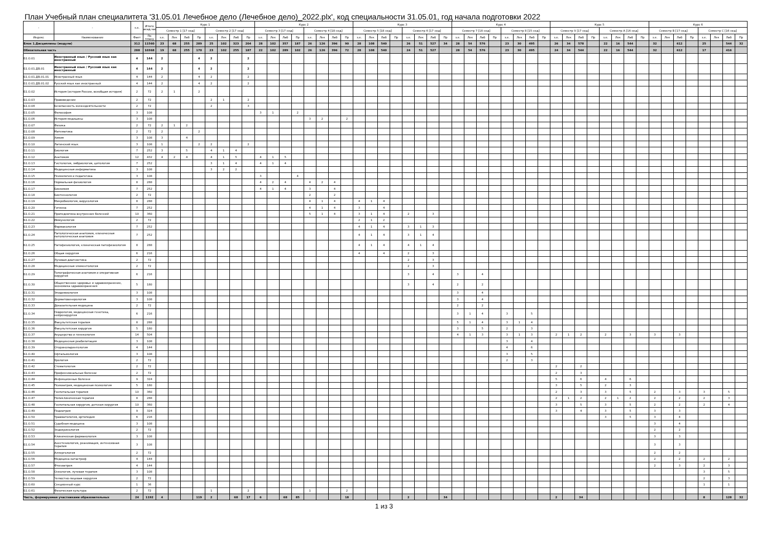План Учебный план специалитета '31.05.01 Лечебное дело (Лечебное дело)_2022.plx', код специальности 31.05.01, год начала подготовки 2022
| - | - | з.е. | Итого акад.час | Курс 1 | | | | | | | | Курс 2 | | | | | | | | Курс 3 | | | | | | | | Курс 4 | | | | | | | | Курс 5 | | | | | | | | Курс 6 | | | | | | | |
| --- | --- | --- | --- | --- | --- | --- | --- | --- | --- | --- | --- | --- | --- | --- | --- | --- | --- | --- | --- | --- | --- | --- | --- | --- | --- | --- | --- | --- | --- | --- | --- | --- | --- | --- | --- | --- | --- | --- | --- | --- | --- | --- | --- | --- | --- | --- | --- | --- | --- | --- | --- |
| | | | | Семестр 1 [17 нед] | | | | Семестр 2 [17 нед] | | | | Семестр 3 [17 нед] | | | | Семестр 4 [18 нед] | | | | Семестр 5 [18 нед] | | | | Семестр 6 [17 нед] | | | | Семестр 7 [18 нед] | | | | Семестр 8 [15 нед] | | | | Семестр 9 [17 нед] | | | | Семестр A [16 нед] | | | | Семестр B [17 нед] | | | | Семестр C [16 нед] | | | |
| Индекс | Наименование | Факт | По плану | з.е. | Лек | Лаб | Пр | з.е. | Лек | Лаб | Пр | з.е. | Лек | Лаб | Пр | з.е. | Лек | Лаб | Пр | з.е. | Лек | Лаб | Пр | з.е. | Лек | Лаб | Пр | з.е. | Лек | Лаб | Пр | з.е. | Лек | Лаб | Пр | з.е. | Лек | Лаб | Пр | з.е. | Лек | Лаб | Пр | з.е. | Лек | Лаб | Пр | з.е. | Лек | Лаб | Пр |
| Блок 1.Дисциплины (модули) | | 312 | 11560 | 23 | 68 | 255 | 289 | 25 | 102 | 323 | 204 | 28 | 102 | 357 | 187 | 26 | 126 | 396 | 90 | 28 | 108 | 540 | | 26 | 51 | 527 | 34 | 28 | 54 | 576 | | 23 | 30 | 495 | | 26 | 34 | 578 | | 22 | 16 | 544 | | 32 | | 612 | | 25 | | 544 | 32 |
| Обязательная часть | | 288 | 10368 | 19 | 68 | 255 | 170 | 23 | 102 | 255 | 187 | 22 | 102 | 289 | 102 | 26 | 126 | 396 | 72 | 28 | 108 | 540 | | 24 | 51 | 527 | | 28 | 54 | 576 | | 23 | 30 | 495 | | 24 | 34 | 544 | | 22 | 16 | 544 | | 32 | | 612 | | 17 | | 416 | |
| Б1.О.01 | Иностранный язык / Русский язык как иностранный | 4 | 144 | 2 | | | 4 | 2 | | | 2 | | | | | | | | | | | | | | | | | | | | | | | | | | | | | | | | | | | | | | | | |
| Б1.О.01.ДВ.01 | Иностранный язык / Русский язык как иностранный | 4 | 144 | 2 | | | 4 | 2 | | | 2 | | | | | | | | | | | | | | | | | | | | | | | | | | | | | | | | | | | | | | | | |
| Б1.О.01.ДВ.01.01 | Иностранный язык | 4 | 144 | 2 | | | 4 | 2 | | | 2 | | | | | | | | | | | | | | | | | | | | | | | | | | | | | | | | | | | | | | | | |
| Б1.О.01.ДВ.01.02 | Русский язык как иностранный | 4 | 144 | 2 | | | 4 | 2 | | | 2 | | | | | | | | | | | | | | | | | | | | | | | | | | | | | | | | | | | | | | | | |
| Б1.О.02 | История (история России, всеобщая история) | 2 | 72 | 2 | 1 | | 2 | | | | | | | | | | | | | | | | | | | | | | | | | | | | | | | | | | | | | | | | | | | | |
| Б1.О.03 | Правоведение | 2 | 72 | | | | | 2 | 1 | | 2 | | | | | | | | | | | | | | | | | | | | | | | | | | | | | | | | | | | | | | | | |
| Б1.О.04 | Безопасность жизнедеятельности | 2 | 72 | | | | | 2 | | | 3 | | | | | | | | | | | | | | | | | | | | | | | | | | | | | | | | | | | | | | | | |
| Б1.О.05 | Философия | 3 | 108 | | | | | | | | | 3 | 1 | | 2 | | | | | | | | | | | | | | | | | | | | | | | | | | | | | | | | | | | | |
| Б1.О.06 | История медицины | 3 | 108 | | | | | | | | | | | | | 3 | 2 | | 2 | | | | | | | | | | | | | | | | | | | | | | | | | | | | | | | | |
| Б1.О.07 | Физика | 2 | 72 | 2 | 1 | 2 | | | | | | | | | | | | | | | | | | | | | | | | | | | | | | | | | | | | | | | | | | | | | |
| Б1.О.08 | Математика | 2 | 72 | 2 | | | 2 | | | | | | | | | | | | | | | | | | | | | | | | | | | | | | | | | | | | | | | | | | | | |
| Б1.О.09 | Химия | 3 | 108 | 3 | | 4 | | | | | | | | | | | | | | | | | | | | | | | | | | | | | | | | | | | | | | | | | | | | | |
| Б1.О.10 | Латинский язык | 3 | 108 | 1 | | | 2 | 2 | | | 2 | | | | | | | | | | | | | | | | | | | | | | | | | | | | | | | | | | | | | | | | |
| Б1.О.11 | Биология | 7 | 252 | 3 | | 5 | | 4 | 1 | 4 | | | | | | | | | | | | | | | | | | | | | | | | | | | | | | | | | | | | | | | | | |
| Б1.О.12 | Анатомия | 12 | 432 | 4 | 2 | 4 | | 4 | 1 | 5 | | 4 | 1 | 5 | | | | | | | | | | | | | | | | | | | | | | | | | | | | | | | | | | | | | |
| Б1.О.13 | Гистология, эмбриология, цитология | 7 | 252 | | | | | 3 | 1 | 4 | | 4 | 1 | 4 | | | | | | | | | | | | | | | | | | | | | | | | | | | | | | | | | | | | | |
| Б1.О.14 | Медицинская информатика | 3 | 108 | | | | | 3 | 2 | 2 | | | | | | | | | | | | | | | | | | | | | | | | | | | | | | | | | | | | | | | | | |
| Б1.О.15 | Психология и педагогика | 3 | 108 | | | | | | | | | 3 | | | 4 | | | | | | | | | | | | | | | | | | | | | | | | | | | | | | | | | | | | |
| Б1.О.16 | Нормальная физиология | 8 | 288 | | | | | | | | | 4 | 2 | 4 | | 4 | 2 | 4 | | | | | | | | | | | | | | | | | | | | | | | | | | | | | | | | | |
| Б1.О.17 | Биохимия | 7 | 252 | | | | | | | | | 4 | 1 | 4 | | 3 | | 4 | | | | | | | | | | | | | | | | | | | | | | | | | | | | | | | | | |
| Б1.О.18 | Биотехнология | 2 | 72 | | | | | | | | | | | | | 2 | | 2 | | | | | | | | | | | | | | | | | | | | | | | | | | | | | | | | | |
| Б1.О.19 | Микробиология, вирусология | 8 | 288 | | | | | | | | | | | | | 4 | 1 | 4 | | 4 | 1 | 4 | | | | | | | | | | | | | | | | | | | | | | | | | | | | | |
| Б1.О.20 | Гигиена | 7 | 252 | | | | | | | | | | | | | 4 | 1 | 4 | | 3 | | 4 | | | | | | | | | | | | | | | | | | | | | | | | | | | | | |
| Б1.О.21 | Пропедевтика внутренних болезней | 10 | 360 | | | | | | | | | | | | | 5 | 1 | 4 | | 3 | 1 | 4 | | 2 | | 3 | | | | | | | | | | | | | | | | | | | | | | | | | |
| Б1.О.22 | Иммунология | 2 | 72 | | | | | | | | | | | | | | | | | 2 | 1 | 2 | | | | | | | | | | | | | | | | | | | | | | | | | | | | | |
| Б1.О.23 | Фармакология | 7 | 252 | | | | | | | | | | | | | | | | | 4 | 1 | 4 | | 3 | 1 | 3 | | | | | | | | | | | | | | | | | | | | | | | | | |
| Б1.О.24 | Патологическая анатомия, клиническая патологическая анатомия | 7 | 252 | | | | | | | | | | | | | | | | | 4 | 1 | 4 | | 3 | 1 | 4 | | | | | | | | | | | | | | | | | | | | | | | | | |
| Б1.О.25 | Патофизиология, клиническая патофизиология | 8 | 288 | | | | | | | | | | | | | | | | | 4 | 1 | 4 | | 4 | 1 | 4 | | | | | | | | | | | | | | | | | | | | | | | | | |
| Б1.О.26 | Общая хирургия | 6 | 216 | | | | | | | | | | | | | | | | | 4 | | 4 | | 2 | | 3 | | | | | | | | | | | | | | | | | | | | | | | | | |
| Б1.О.27 | Лучевая диагностика | 2 | 72 | | | | | | | | | | | | | | | | | | | | | 2 | | 3 | | | | | | | | | | | | | | | | | | | | | | | | | |
| Б1.О.28 | Медицинская элементология | 2 | 72 | | | | | | | | | | | | | | | | | | | | | 2 | | 3 | | | | | | | | | | | | | | | | | | | | | | | | | |
| Б1.О.29 | Топографическая анатомия и оперативная хирургия | 6 | 216 | | | | | | | | | | | | | | | | | | | | | 3 | | 4 | | 3 | | 4 | | | | | | | | | | | | | | | | | | | | | |
| Б1.О.30 | Общественное здоровье и здравоохранение, экономика здравоохранения | 5 | 180 | | | | | | | | | | | | | | | | | | | | | 3 | | 4 | | 2 | | 2 | | | | | | | | | | | | | | | | | | | | | |
| Б1.О.31 | Эпидемиология | 3 | 108 | | | | | | | | | | | | | | | | | | | | | | | | | 3 | | 4 | | | | | | | | | | | | | | | | | | | | | |
| Б1.О.32 | Дерматовенерология | 3 | 108 | | | | | | | | | | | | | | | | | | | | | | | | | 3 | | 4 | | | | | | | | | | | | | | | | | | | | | |
| Б1.О.33 | Доказательная медицина | 2 | 72 | | | | | | | | | | | | | | | | | | | | | | | | | 2 | | 2 | | | | | | | | | | | | | | | | | | | | | |
| Б1.О.34 | Неврология, медицинская генетика, нейрохирургия | 6 | 216 | | | | | | | | | | | | | | | | | | | | | | | | | 3 | 1 | 4 | | 3 | | 5 | | | | | | | | | | | | | | | | | |
| Б1.О.35 | Факультетская терапия | 8 | 288 | | | | | | | | | | | | | | | | | | | | | | | | | 5 | 1 | 4 | | 3 | 1 | 4 | | | | | | | | | | | | | | | | | |
| Б1.О.36 | Факультетская хирургия | 5 | 180 | | | | | | | | | | | | | | | | | | | | | | | | | 3 | | 5 | | 2 | | 3 | | | | | | | | | | | | | | | | | |
| Б1.О.37 | Акушерство и гинекология | 14 | 504 | | | | | | | | | | | | | | | | | | | | | | | | | 4 | 1 | 3 | | 3 | 1 | 3 | | 2 | 1 | 2 | | 2 | | 3 | | 3 | | 3 | | | | | |
| Б1.О.38 | Медицинская реабилитация | 3 | 108 | | | | | | | | | | | | | | | | | | | | | | | | | | | | | 3 | | 4 | | | | | | | | | | | | | | | | | |
| Б1.О.39 | Оториноларингология | 4 | 144 | | | | | | | | | | | | | | | | | | | | | | | | | | | | | 4 | | 6 | | | | | | | | | | | | | | | | | |
| Б1.О.40 | Офтальмология | 3 | 108 | | | | | | | | | | | | | | | | | | | | | | | | | | | | | 3 | | 5 | | | | | | | | | | | | | | | | | |
| Б1.О.41 | Урология | 2 | 72 | | | | | | | | | | | | | | | | | | | | | | | | | | | | | 2 | | 3 | | | | | | | | | | | | | | | | | |
| Б1.О.42 | Стоматология | 2 | 72 | | | | | | | | | | | | | | | | | | | | | | | | | | | | | | | | | 2 | | 2 | | | | | | | | | | | | | |
| Б1.О.43 | Профессиональные болезни | 2 | 72 | | | | | | | | | | | | | | | | | | | | | | | | | | | | | | | | | 2 | | 3 | | | | | | | | | | | | | |
| Б1.О.44 | Инфекционные болезни | 9 | 324 | | | | | | | | | | | | | | | | | | | | | | | | | | | | | | | | | 5 | | 6 | | 4 | | 6 | | | | | | | | | |
| Б1.О.45 | Психиатрия, медицинская психология | 5 | 180 | | | | | | | | | | | | | | | | | | | | | | | | | | | | | | | | | 3 | | 5 | | 2 | | 3 | | | | | | | | | |
| Б1.О.46 | Госпитальная терапия | 10 | 360 | | | | | | | | | | | | | | | | | | | | | | | | | | | | | | | | | 2 | | 3 | | 3 | | 5 | | 2 | | 3 | | 3 | | 5 | |
| Б1.О.47 | Поликлиническая терапия | 8 | 288 | | | | | | | | | | | | | | | | | | | | | | | | | | | | | | | | | 2 | 1 | 2 | | 2 | 1 | 2 | | 2 | | 2 | | 2 | | 3 | |
| Б1.О.48 | Госпитальная хирургия, детская хирургия | 10 | 360 | | | | | | | | | | | | | | | | | | | | | | | | | | | | | | | | | 3 | | 5 | | 3 | | 5 | | 2 | | 2 | | 2 | | 4 | |
| Б1.О.49 | Педиатрия | 9 | 324 | | | | | | | | | | | | | | | | | | | | | | | | | | | | | | | | | 3 | | 4 | | 3 | | 5 | | 3 | | 3 | | | | | |
| Б1.О.50 | Травматология, ортопедия | 6 | 216 | | | | | | | | | | | | | | | | | | | | | | | | | | | | | | | | | | | | | 3 | | 5 | | 3 | | 4 | | | | | |
| Б1.О.51 | Судебная медицина | 3 | 108 | | | | | | | | | | | | | | | | | | | | | | | | | | | | | | | | | | | | | | | | | 3 | | 4 | | | | | |
| Б1.О.52 | Эндокринология | 2 | 72 | | | | | | | | | | | | | | | | | | | | | | | | | | | | | | | | | | | | | | | | | 2 | | 2 | | | | | |
| Б1.О.53 | Клиническая фармакология | 3 | 108 | | | | | | | | | | | | | | | | | | | | | | | | | | | | | | | | | | | | | | | | | 3 | | 3 | | | | | |
| Б1.О.54 | Анестезиология, реанимация, интенсивная терапия | 3 | 108 | | | | | | | | | | | | | | | | | | | | | | | | | | | | | | | | | | | | | | | | | 3 | | 3 | | | | | |
| Б1.О.55 | Аллергология | 2 | 72 | | | | | | | | | | | | | | | | | | | | | | | | | | | | | | | | | | | | | | | | | 2 | | 2 | | | | | |
| Б1.О.56 | Медицина катастроф | 4 | 144 | | | | | | | | | | | | | | | | | | | | | | | | | | | | | | | | | | | | | | | | | 2 | | 2 | | 2 | | 2 | |
| Б1.О.57 | Фтизиатрия | 4 | 144 | | | | | | | | | | | | | | | | | | | | | | | | | | | | | | | | | | | | | | | | | 2 | | 3 | | 2 | | 3 | |
| Б1.О.58 | Онкология, лучевая терапия | 3 | 108 | | | | | | | | | | | | | | | | | | | | | | | | | | | | | | | | | | | | | | | | | | | | | 3 | | 5 | |
| Б1.О.59 | Челюстно-лицевая хирургия | 2 | 72 | | | | | | | | | | | | | | | | | | | | | | | | | | | | | | | | | | | | | | | | | | | | | 2 | | 3 | |
| Б1.О.60 | Секционный курс | 1 | 36 | | | | | | | | | | | | | | | | | | | | | | | | | | | | | | | | | | | | | | | | | | | | | 1 | | 1 | |
| Б1.О.61 | Физическая культура | 2 | 72 | | | | | 1 | | | 2 | | | | | 1 | | | 2 | | | | | | | | | | | | | | | | | | | | | | | | | | | | | | | | |
| Часть, формируемая участниками образовательных | | 24 | 1192 | 4 | | | 119 | 2 | | 68 | 17 | 6 | | 68 | 85 | | | | 18 | | | | | 2 | | | 34 | | | | | | | | | 2 | | 34 | | | | | | | | | | 8 | | 128 | 32 |
1 из 3